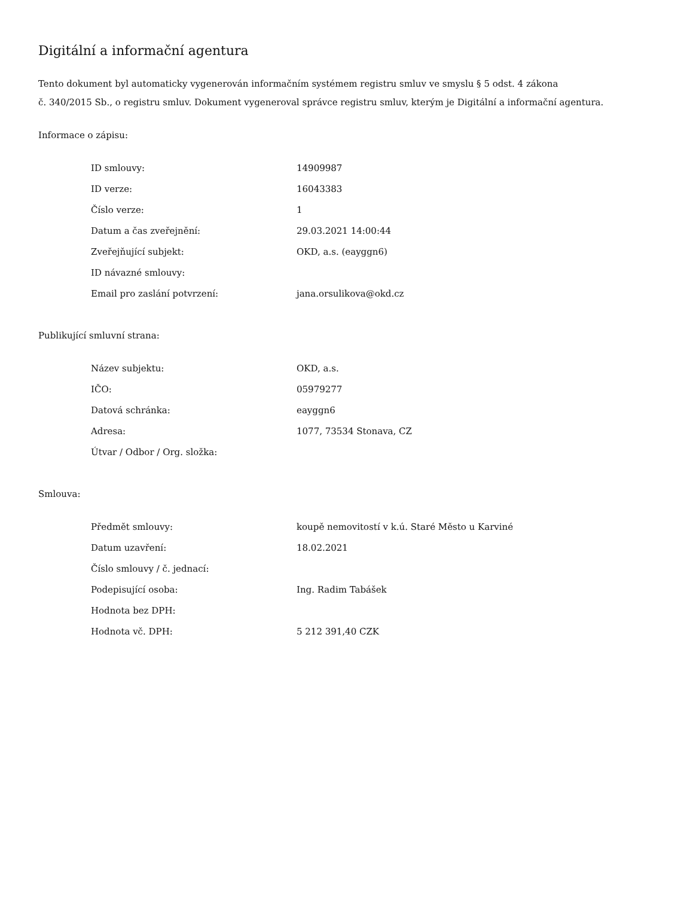Digitální a informační agentura
Tento dokument byl automaticky vygenerován informačním systémem registru smluv ve smyslu § 5 odst. 4 zákona
č. 340/2015 Sb., o registru smluv. Dokument vygeneroval správce registru smluv, kterým je Digitální a informační agentura.
Informace o zápisu:
| ID smlouvy: | 14909987 |
| ID verze: | 16043383 |
| Číslo verze: | 1 |
| Datum a čas zveřejnění: | 29.03.2021 14:00:44 |
| Zveřejňující subjekt: | OKD, a.s. (eayggn6) |
| ID návazné smlouvy: | |
| Email pro zaslání potvrzení: | jana.orsulikova@okd.cz |
Publikující smluvní strana:
| Název subjektu: | OKD, a.s. |
| IČO: | 05979277 |
| Datová schránka: | eayggn6 |
| Adresa: | 1077, 73534 Stonava, CZ |
| Útvar / Odbor / Org. složka: | |
Smlouva:
| Předmět smlouvy: | koupě nemovitostí v k.ú. Staré Město u Karviné |
| Datum uzavření: | 18.02.2021 |
| Číslo smlouvy / č. jednací: | |
| Podepisující osoba: | Ing. Radim Tabášek |
| Hodnota bez DPH: | |
| Hodnota vč. DPH: | 5 212 391,40 CZK |